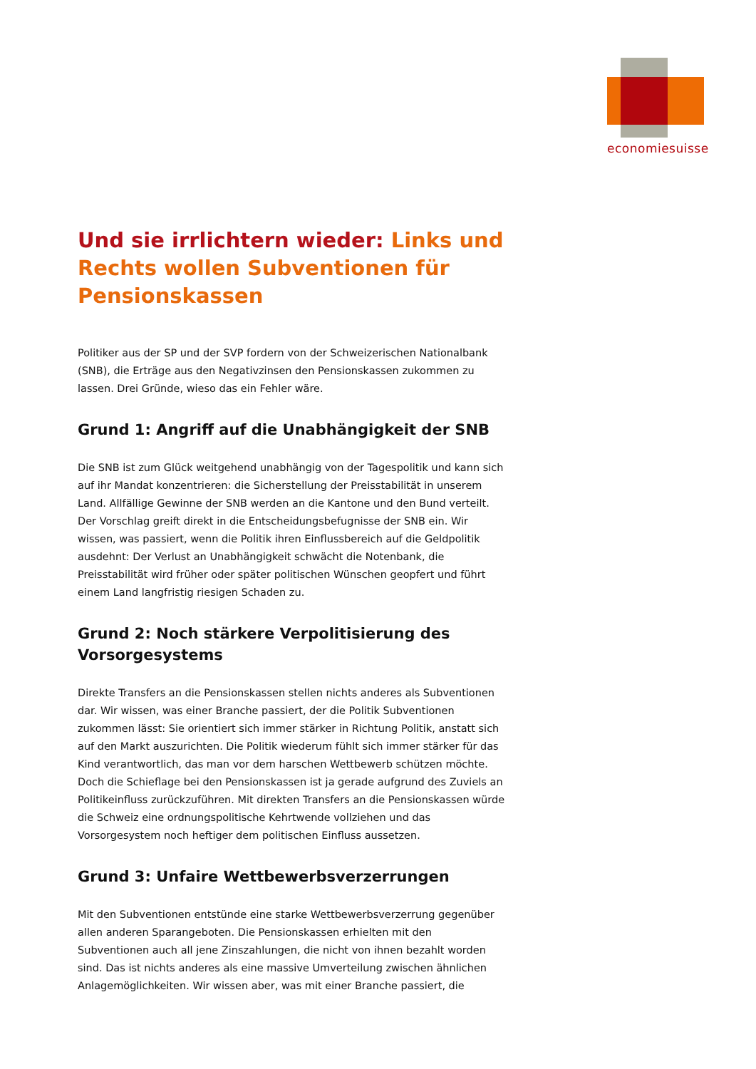economiesuisse
Und sie irrlichtern wieder: Links und Rechts wollen Subventionen für Pensionskassen
Politiker aus der SP und der SVP fordern von der Schweizerischen Nationalbank (SNB), die Erträge aus den Negativzinsen den Pensionskassen zukommen zu lassen. Drei Gründe, wieso das ein Fehler wäre.
Grund 1: Angriff auf die Unabhängigkeit der SNB
Die SNB ist zum Glück weitgehend unabhängig von der Tagespolitik und kann sich auf ihr Mandat konzentrieren: die Sicherstellung der Preisstabilität in unserem Land. Allfällige Gewinne der SNB werden an die Kantone und den Bund verteilt. Der Vorschlag greift direkt in die Entscheidungsbefugnisse der SNB ein. Wir wissen, was passiert, wenn die Politik ihren Einflussbereich auf die Geldpolitik ausdehnt: Der Verlust an Unabhängigkeit schwächt die Notenbank, die Preisstabilität wird früher oder später politischen Wünschen geopfert und führt einem Land langfristig riesigen Schaden zu.
Grund 2: Noch stärkere Verpolitisierung des Vorsorgesystems
Direkte Transfers an die Pensionskassen stellen nichts anderes als Subventionen dar. Wir wissen, was einer Branche passiert, der die Politik Subventionen zukommen lässt: Sie orientiert sich immer stärker in Richtung Politik, anstatt sich auf den Markt auszurichten. Die Politik wiederum fühlt sich immer stärker für das Kind verantwortlich, das man vor dem harschen Wettbewerb schützen möchte. Doch die Schieflage bei den Pensionskassen ist ja gerade aufgrund des Zuviels an Politikeinfluss zurückzuführen. Mit direkten Transfers an die Pensionskassen würde die Schweiz eine ordnungspolitische Kehrtwende vollziehen und das Vorsorgesystem noch heftiger dem politischen Einfluss aussetzen.
Grund 3: Unfaire Wettbewerbsverzerrungen
Mit den Subventionen entstünde eine starke Wettbewerbsverzerrung gegenüber allen anderen Sparangeboten. Die Pensionskassen erhielten mit den Subventionen auch all jene Zinszahlungen, die nicht von ihnen bezahlt worden sind. Das ist nichts anderes als eine massive Umverteilung zwischen ähnlichen Anlagemöglichkeiten. Wir wissen aber, was mit einer Branche passiert, die